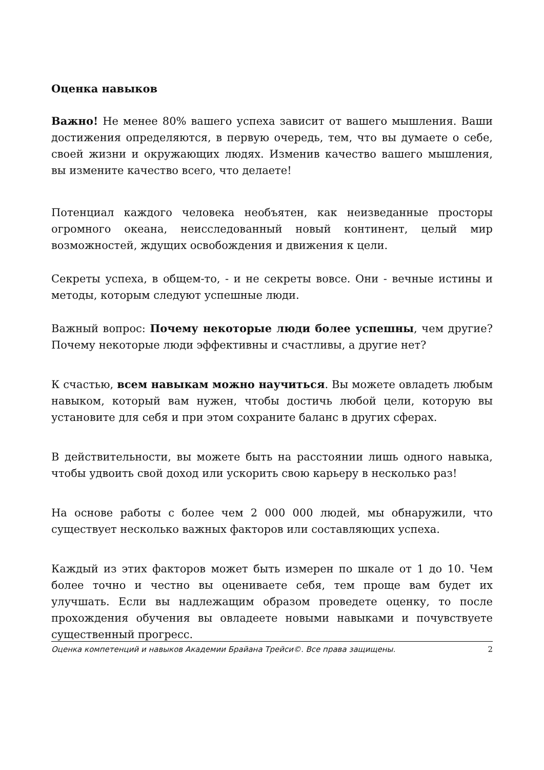Оценка навыков
Важно! Не менее 80% вашего успеха зависит от вашего мышления. Ваши достижения определяются, в первую очередь, тем, что вы думаете о себе, своей жизни и окружающих людях. Изменив качество вашего мышления, вы измените качество всего, что делаете!
Потенциал каждого человека необъятен, как неизведанные просторы огромного океана, неисследованный новый континент, целый мир возможностей, ждущих освобождения и движения к цели.
Секреты успеха, в общем-то, - и не секреты вовсе. Они - вечные истины и методы, которым следуют успешные люди.
Важный вопрос: Почему некоторые люди более успешны, чем другие? Почему некоторые люди эффективны и счастливы, а другие нет?
К счастью, всем навыкам можно научиться. Вы можете овладеть любым навыком, который вам нужен, чтобы достичь любой цели, которую вы установите для себя и при этом сохраните баланс в других сферах.
В действительности, вы можете быть на расстоянии лишь одного навыка, чтобы удвоить свой доход или ускорить свою карьеру в несколько раз!
На основе работы с более чем 2 000 000 людей, мы обнаружили, что существует несколько важных факторов или составляющих успеха.
Каждый из этих факторов может быть измерен по шкале от 1 до 10. Чем более точно и честно вы оцениваете себя, тем проще вам будет их улучшать. Если вы надлежащим образом проведете оценку, то после прохождения обучения вы овладеете новыми навыками и почувствуете существенный прогресс.
Оценка компетенций и навыков Академии Брайана Трейси©. Все права защищены. 2